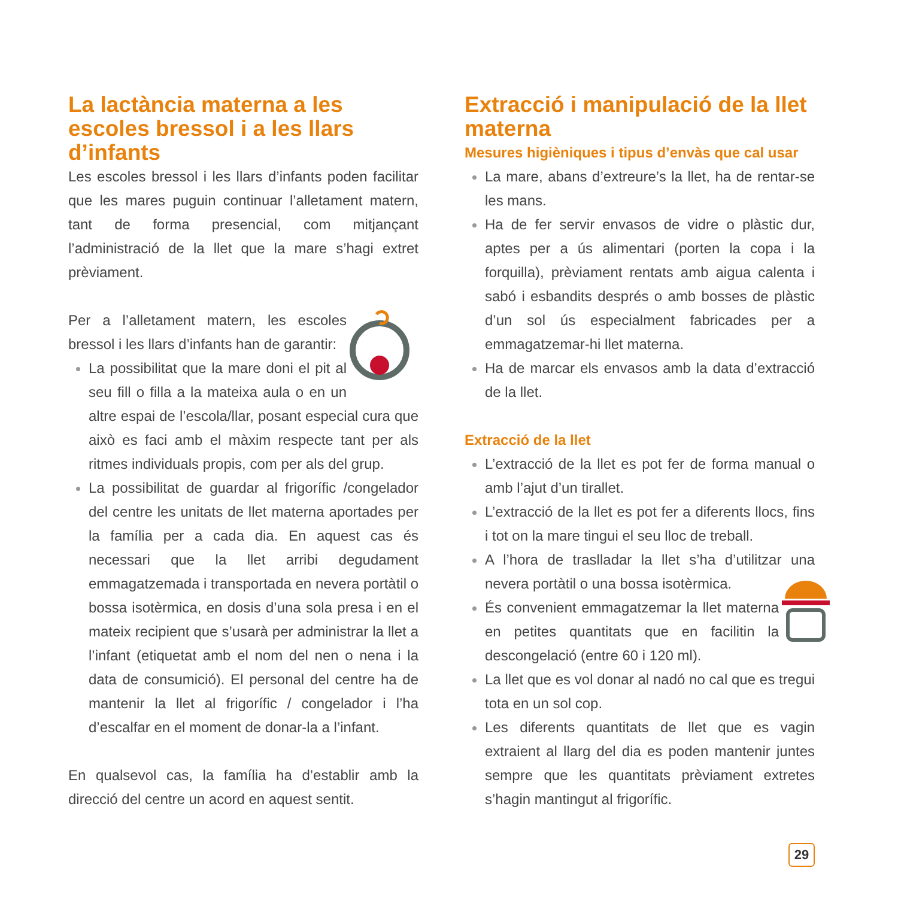La lactància materna a les escoles bressol i a les llars d’infants
Les escoles bressol i les llars d’infants poden facilitar que les mares puguin continuar l’alletament matern, tant de forma presencial, com mitjançant l’administració de la llet que la mare s’hagi extret prèviament.
Per a l’alletament matern, les escoles bressol i les llars d’infants han de garantir:
La possibilitat que la mare doni el pit al seu fill o filla a la mateixa aula o en un altre espai de l’escola/llar, posant especial cura que això es faci amb el màxim respecte tant per als ritmes individuals propis, com per als del grup.
La possibilitat de guardar al frigorífic /congelador del centre les unitats de llet materna aportades per la família per a cada dia. En aquest cas és necessari que la llet arribi degudament emmagatzemada i transportada en nevera portàtil o bossa isotèrmica, en dosis d’una sola presa i en el mateix recipient que s’usarà per administrar la llet a l’infant (etiquetat amb el nom del nen o nena i la data de consumició). El personal del centre ha de mantenir la llet al frigorífic / congelador i l’ha d’escalfar en el moment de donar-la a l’infant.
En qualsevol cas, la família ha d’establir amb la direcció del centre un acord en aquest sentit.
Extracció i manipulació de la llet materna
Mesures higièniques i tipus d’envàs que cal usar
La mare, abans d’extreure’s la llet, ha de rentar-se les mans.
Ha de fer servir envasos de vidre o plàstic dur, aptes per a ús alimentari (porten la copa i la forquilla), prèviament rentats amb aigua calenta i sabó i esbandits després o amb bosses de plàstic d’un sol ús especialment fabricades per a emmagatzemar-hi llet materna.
Ha de marcar els envasos amb la data d’extracció de la llet.
Extracció de la llet
L’extracció de la llet es pot fer de forma manual o amb l’ajut d’un tirallet.
L’extracció de la llet es pot fer a diferents llocs, fins i tot on la mare tingui el seu lloc de treball.
A l’hora de traslladar la llet s’ha d’utilitzar una nevera portàtil o una bossa isotèrmica.
És convenient emmagatzemar la llet materna en petites quantitats que en facilitin la descongelació (entre 60 i 120 ml).
La llet que es vol donar al nadó no cal que es tregui tota en un sol cop.
Les diferents quantitats de llet que es vagin extraient al llarg del dia es poden mantenir juntes sempre que les quantitats prèviament extretes s’hagin mantingut al frigorífic.
29